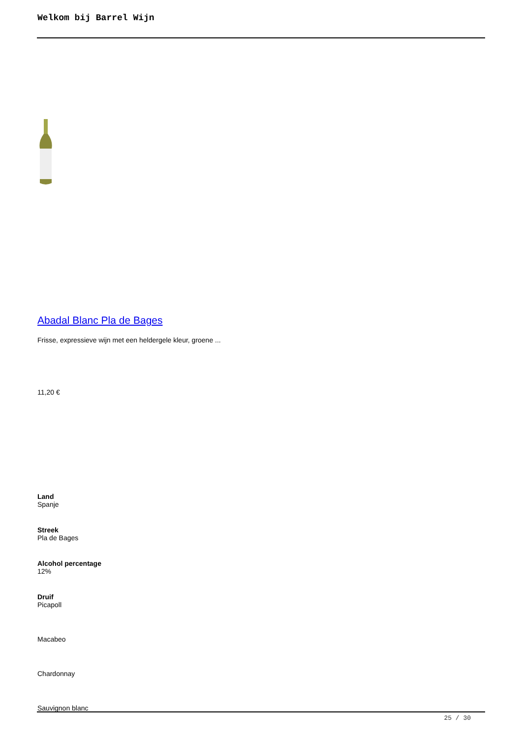Welkom bij Barrel Wijn
Abadal Blanc Pla de Bages
Frisse, expressieve wijn met een heldergele kleur, groene ...
11,20 €
Land
Spanje
Streek
Pla de Bages
Alcohol percentage
12%
Druif
Picapoll
Macabeo
Chardonnay
Sauvignon blanc
25 / 30